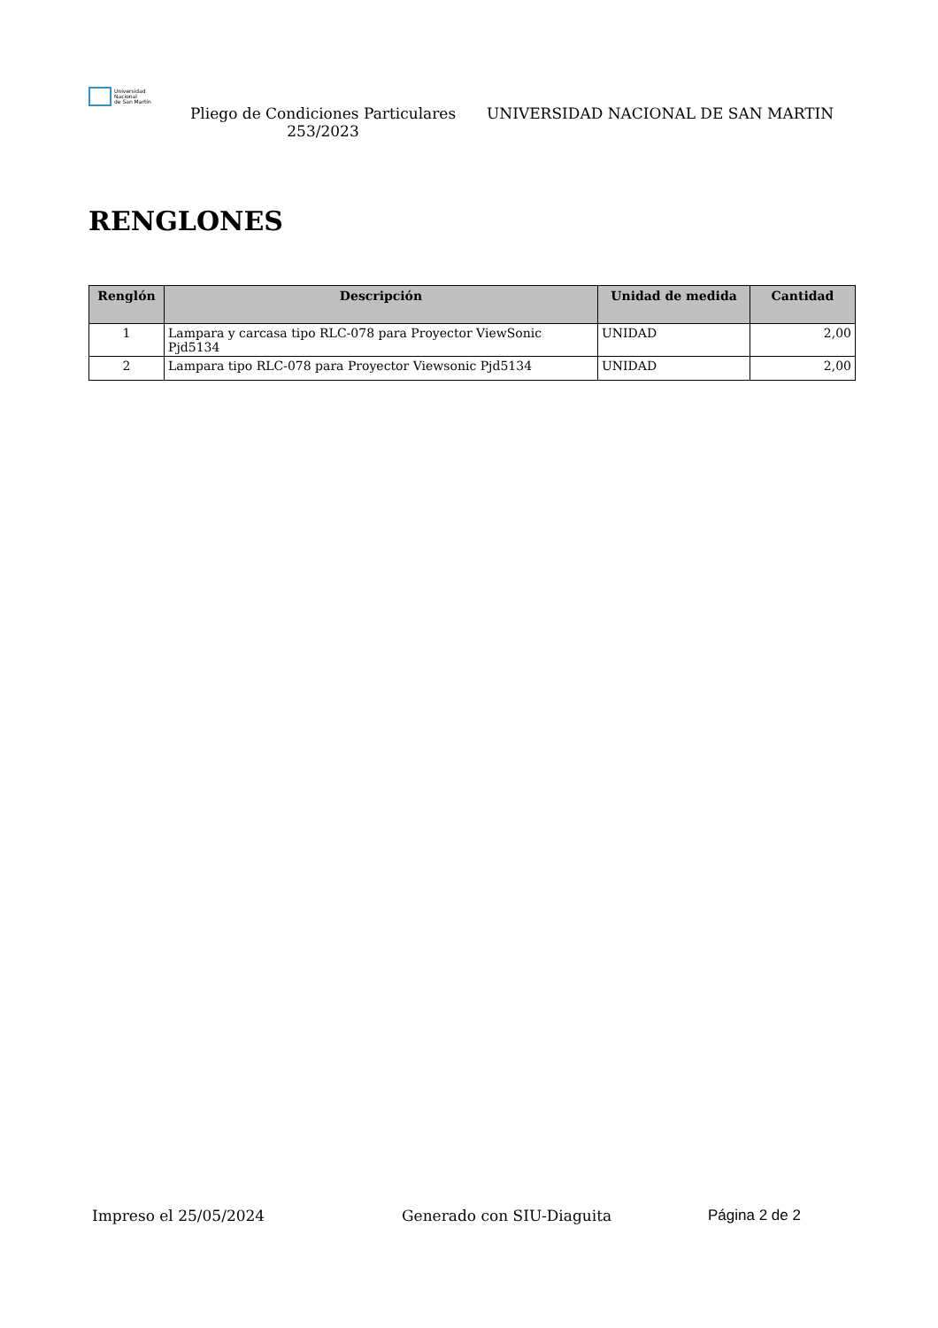Universidad
Nacional
de San Martín
Pliego de Condiciones Particulares 253/2023
UNIVERSIDAD NACIONAL DE SAN MARTIN
RENGLONES
| Renglón | Descripción | Unidad de medida | Cantidad |
| --- | --- | --- | --- |
| 1 | Lampara y carcasa tipo RLC-078 para Proyector ViewSonic Pjd5134 | UNIDAD | 2,00 |
| 2 | Lampara tipo RLC-078 para Proyector Viewsonic Pjd5134 | UNIDAD | 2,00 |
Impreso el 25/05/2024 Generado con SIU-Diaguita Página 2 de 2